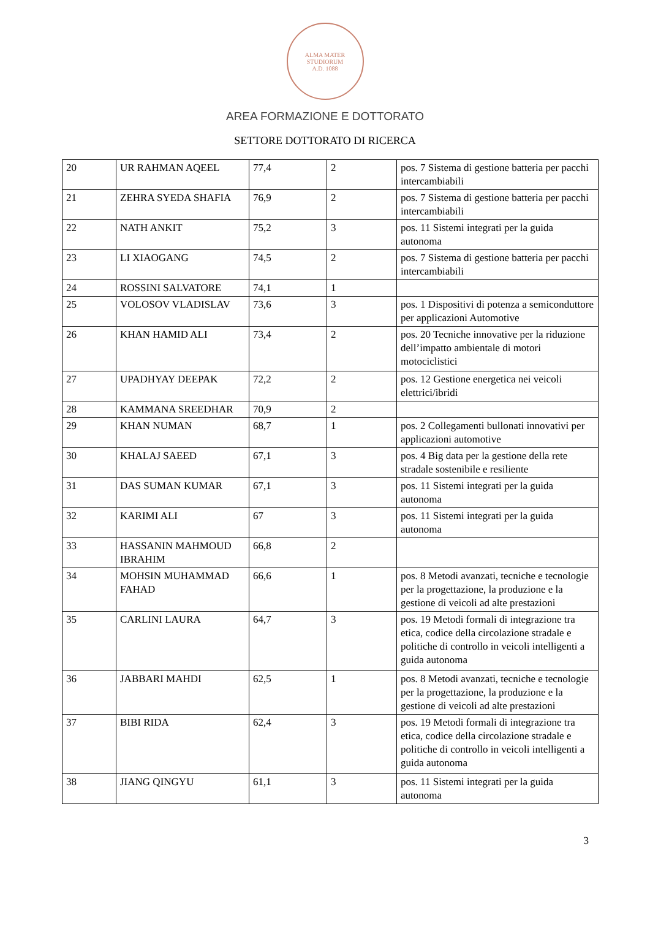ALMA MATER STUDIORUM
A.D. 1088
AREA FORMAZIONE E DOTTORATO
SETTORE DOTTORATO DI RICERCA
| 20 | UR RAHMAN AQEEL | 77,4 | 2 | pos. 7 Sistema di gestione batteria per pacchi intercambiabili |
| 21 | ZEHRA SYEDA SHAFIA | 76,9 | 2 | pos. 7 Sistema di gestione batteria per pacchi intercambiabili |
| 22 | NATH ANKIT | 75,2 | 3 | pos. 11 Sistemi integrati per la guida autonoma |
| 23 | LI XIAOGANG | 74,5 | 2 | pos. 7 Sistema di gestione batteria per pacchi intercambiabili |
| 24 | ROSSINI SALVATORE | 74,1 | 1 | |
| 25 | VOLOSOV VLADISLAV | 73,6 | 3 | pos. 1 Dispositivi di potenza a semiconduttore per applicazioni Automotive |
| 26 | KHAN HAMID ALI | 73,4 | 2 | pos. 20 Tecniche innovative per la riduzione dell’impatto ambientale di motori motociclistici |
| 27 | UPADHYAY DEEPAK | 72,2 | 2 | pos. 12 Gestione energetica nei veicoli elettrici/ibridi |
| 28 | KAMMANA SREEDHAR | 70,9 | 2 | |
| 29 | KHAN NUMAN | 68,7 | 1 | pos. 2 Collegamenti bullonati innovativi per applicazioni automotive |
| 30 | KHALAJ SAEED | 67,1 | 3 | pos. 4 Big data per la gestione della rete stradale sostenibile e resiliente |
| 31 | DAS SUMAN KUMAR | 67,1 | 3 | pos. 11 Sistemi integrati per la guida autonoma |
| 32 | KARIMI ALI | 67 | 3 | pos. 11 Sistemi integrati per la guida autonoma |
| 33 | HASSANIN MAHMOUD IBRAHIM | 66,8 | 2 | |
| 34 | MOHSIN MUHAMMAD FAHAD | 66,6 | 1 | pos. 8 Metodi avanzati, tecniche e tecnologie per la progettazione, la produzione e la gestione di veicoli ad alte prestazioni |
| 35 | CARLINI LAURA | 64,7 | 3 | pos. 19 Metodi formali di integrazione tra etica, codice della circolazione stradale e politiche di controllo in veicoli intelligenti a guida autonoma |
| 36 | JABBARI MAHDI | 62,5 | 1 | pos. 8 Metodi avanzati, tecniche e tecnologie per la progettazione, la produzione e la gestione di veicoli ad alte prestazioni |
| 37 | BIBI RIDA | 62,4 | 3 | pos. 19 Metodi formali di integrazione tra etica, codice della circolazione stradale e politiche di controllo in veicoli intelligenti a guida autonoma |
| 38 | JIANG QINGYU | 61,1 | 3 | pos. 11 Sistemi integrati per la guida autonoma |
3